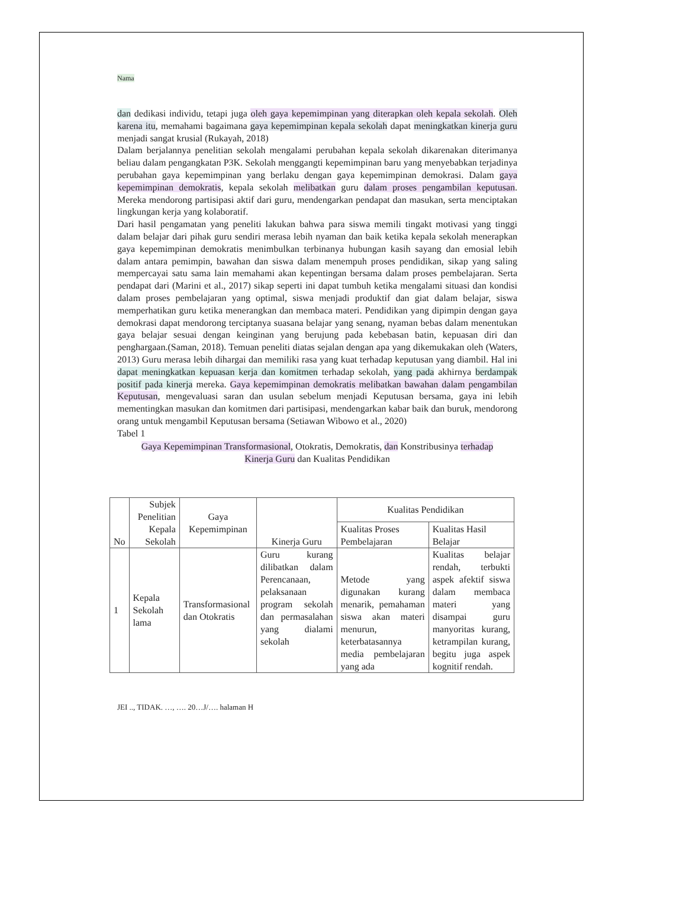Nama
dan dedikasi individu, tetapi juga oleh gaya kepemimpinan yang diterapkan oleh kepala sekolah. Oleh karena itu, memahami bagaimana gaya kepemimpinan kepala sekolah dapat meningkatkan kinerja guru menjadi sangat krusial (Rukayah, 2018)
Dalam berjalannya penelitian sekolah mengalami perubahan kepala sekolah dikarenakan diterimanya beliau dalam pengangkatan P3K. Sekolah menggangti kepemimpinan baru yang menyebabkan terjadinya perubahan gaya kepemimpinan yang berlaku dengan gaya kepemimpinan demokrasi. Dalam gaya kepemimpinan demokratis, kepala sekolah melibatkan guru dalam proses pengambilan keputusan. Mereka mendorong partisipasi aktif dari guru, mendengarkan pendapat dan masukan, serta menciptakan lingkungan kerja yang kolaboratif.
Dari hasil pengamatan yang peneliti lakukan bahwa para siswa memili tingakt motivasi yang tinggi dalam belajar dari pihak guru sendiri merasa lebih nyaman dan baik ketika kepala sekolah menerapkan gaya kepemimpinan demokratis menimbulkan terbinanya hubungan kasih sayang dan emosial lebih dalam antara pemimpin, bawahan dan siswa dalam menempuh proses pendidikan, sikap yang saling mempercayai satu sama lain memahami akan kepentingan bersama dalam proses pembelajaran. Serta pendapat dari (Marini et al., 2017) sikap seperti ini dapat tumbuh ketika mengalami situasi dan kondisi dalam proses pembelajaran yang optimal, siswa menjadi produktif dan giat dalam belajar, siswa memperhatikan guru ketika menerangkan dan membaca materi. Pendidikan yang dipimpin dengan gaya demokrasi dapat mendorong terciptanya suasana belajar yang senang, nyaman bebas dalam menentukan gaya belajar sesuai dengan keinginan yang berujung pada kebebasan batin, kepuasan diri dan penghargaan.(Saman, 2018). Temuan peneliti diatas sejalan dengan apa yang dikemukakan oleh (Waters, 2013) Guru merasa lebih dihargai dan memiliki rasa yang kuat terhadap keputusan yang diambil. Hal ini dapat meningkatkan kepuasan kerja dan komitmen terhadap sekolah, yang pada akhirnya berdampak positif pada kinerja mereka. Gaya kepemimpinan demokratis melibatkan bawahan dalam pengambilan Keputusan, mengevaluasi saran dan usulan sebelum menjadi Keputusan bersama, gaya ini lebih mementingkan masukan dan komitmen dari partisipasi, mendengarkan kabar baik dan buruk, mendorong orang untuk mengambil Keputusan bersama (Setiawan Wibowo et al., 2020)
Tabel 1
Gaya Kepemimpinan Transformasional, Otokratis, Demokratis, dan Konstribusinya terhadap
Kinerja Guru dan Kualitas Pendidikan
| No | Subjek Penelitian Kepala Sekolah | Gaya Kepemimpinan | Kinerja Guru | Kualitas Pendidikan | |
| --- | --- | --- | --- | --- | --- |
| | | | | Kualitas Proses Pembelajaran | Kualitas Hasil Belajar |
| 1 | Kepala Sekolah lama | Transformasional dan Otokratis | Guru kurang dilibatkan dalam Perencanaan, pelaksanaan program sekolah dan permasalahan yang dialami sekolah | Metode yang digunakan kurang menarik, pemahaman siswa akan materi menurun, keterbatasannya media pembelajaran yang ada | Kualitas belajar rendah, terbukti aspek afektif siswa dalam membaca materi yang disampai guru manyoritas kurang, ketrampilan kurang, begitu juga aspek kognitif rendah. |
JEI .., TIDAK. …, …. 20…J/…. halaman H